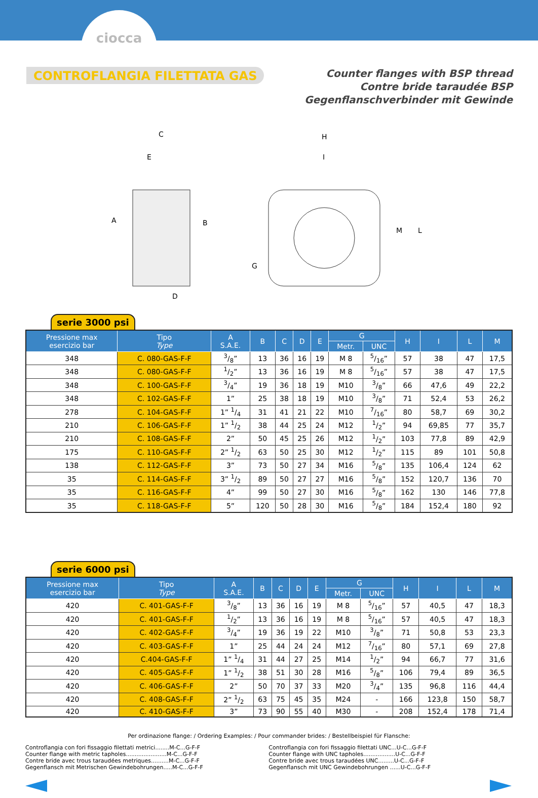ciocca
CONTROFLANGIA FILETTATA GAS
Counter flanges with BSP thread
Contre bride taraudée BSP
Gegenflanschverbinder mit Gewinde
C
E
A
B
D
H
I
G
M
L
serie 3000 psi
| Pressione max esercizio bar | Tipo Type | A S.A.E. | B | C | D | E | G | | H | I | L | M |
| --- | --- | --- | --- | --- | --- | --- | --- | --- | --- | --- | --- | --- |
| | | | | | | | Metr. | UNC | | | | |
| 348 | C. 080-GAS-F-F | 3/8” | 13 | 36 | 16 | 19 | M 8 | 5/16” | 57 | 38 | 47 | 17,5 |
| 348 | C. 080-GAS-F-F | 1/2” | 13 | 36 | 16 | 19 | M 8 | 5/16” | 57 | 38 | 47 | 17,5 |
| 348 | C. 100-GAS-F-F | 3/4” | 19 | 36 | 18 | 19 | M10 | 3/8” | 66 | 47,6 | 49 | 22,2 |
| 348 | C. 102-GAS-F-F | 1” | 25 | 38 | 18 | 19 | M10 | 3/8” | 71 | 52,4 | 53 | 26,2 |
| 278 | C. 104-GAS-F-F | 1” 1/4 | 31 | 41 | 21 | 22 | M10 | 7/16” | 80 | 58,7 | 69 | 30,2 |
| 210 | C. 106-GAS-F-F | 1” 1/2 | 38 | 44 | 25 | 24 | M12 | 1/2” | 94 | 69,85 | 77 | 35,7 |
| 210 | C. 108-GAS-F-F | 2” | 50 | 45 | 25 | 26 | M12 | 1/2” | 103 | 77,8 | 89 | 42,9 |
| 175 | C. 110-GAS-F-F | 2” 1/2 | 63 | 50 | 25 | 30 | M12 | 1/2” | 115 | 89 | 101 | 50,8 |
| 138 | C. 112-GAS-F-F | 3” | 73 | 50 | 27 | 34 | M16 | 5/8” | 135 | 106,4 | 124 | 62 |
| 35 | C. 114-GAS-F-F | 3” 1/2 | 89 | 50 | 27 | 27 | M16 | 5/8” | 152 | 120,7 | 136 | 70 |
| 35 | C. 116-GAS-F-F | 4” | 99 | 50 | 27 | 30 | M16 | 5/8” | 162 | 130 | 146 | 77,8 |
| 35 | C. 118-GAS-F-F | 5” | 120 | 50 | 28 | 30 | M16 | 5/8” | 184 | 152,4 | 180 | 92 |
serie 6000 psi
| Pressione max esercizio bar | Tipo Type | A S.A.E. | B | C | D | E | G | | H | I | L | M |
| --- | --- | --- | --- | --- | --- | --- | --- | --- | --- | --- | --- | --- |
| | | | | | | | Metr. | UNC | | | | |
| 420 | C. 401-GAS-F-F | 3/8” | 13 | 36 | 16 | 19 | M 8 | 5/16” | 57 | 40,5 | 47 | 18,3 |
| 420 | C. 401-GAS-F-F | 1/2” | 13 | 36 | 16 | 19 | M 8 | 5/16” | 57 | 40,5 | 47 | 18,3 |
| 420 | C. 402-GAS-F-F | 3/4” | 19 | 36 | 19 | 22 | M10 | 3/8” | 71 | 50,8 | 53 | 23,3 |
| 420 | C. 403-GAS-F-F | 1” | 25 | 44 | 24 | 24 | M12 | 7/16” | 80 | 57,1 | 69 | 27,8 |
| 420 | C.404-GAS-F-F | 1” 1/4 | 31 | 44 | 27 | 25 | M14 | 1/2” | 94 | 66,7 | 77 | 31,6 |
| 420 | C. 405-GAS-F-F | 1” 1/2 | 38 | 51 | 30 | 28 | M16 | 5/8” | 106 | 79,4 | 89 | 36,5 |
| 420 | C. 406-GAS-F-F | 2” | 50 | 70 | 37 | 33 | M20 | 3/4” | 135 | 96,8 | 116 | 44,4 |
| 420 | C. 408-GAS-F-F | 2” 1/2 | 63 | 75 | 45 | 35 | M24 | - | 166 | 123,8 | 150 | 58,7 |
| 420 | C. 410-GAS-F-F | 3” | 73 | 90 | 55 | 40 | M30 | - | 208 | 152,4 | 178 | 71,4 |
Per ordinazione flange: / Ordering Examples: / Pour commander brides: / Bestellbeispiel für Flansche:
Controflangia con fori fissaggio filettati metrici........M-C...G-F-F
Counter flange with metric tapholes.......................M-C...G-F-F
Contre bride avec trous taraudées metriques..........M-C...G-F-F
Gegenflansch mit Metrischen Gewindebohrungen.....M-C...G-F-F
Controflangia con fori fissaggio filettati UNC...U-C...G-F-F
Counter flange with UNC tapholes..................U-C...G-F-F
Contre bride avec trous taraudées UNC.........U-C...G-F-F
Gegenflansch mit UNC Gewindebohrungen ......U-C...G-F-F